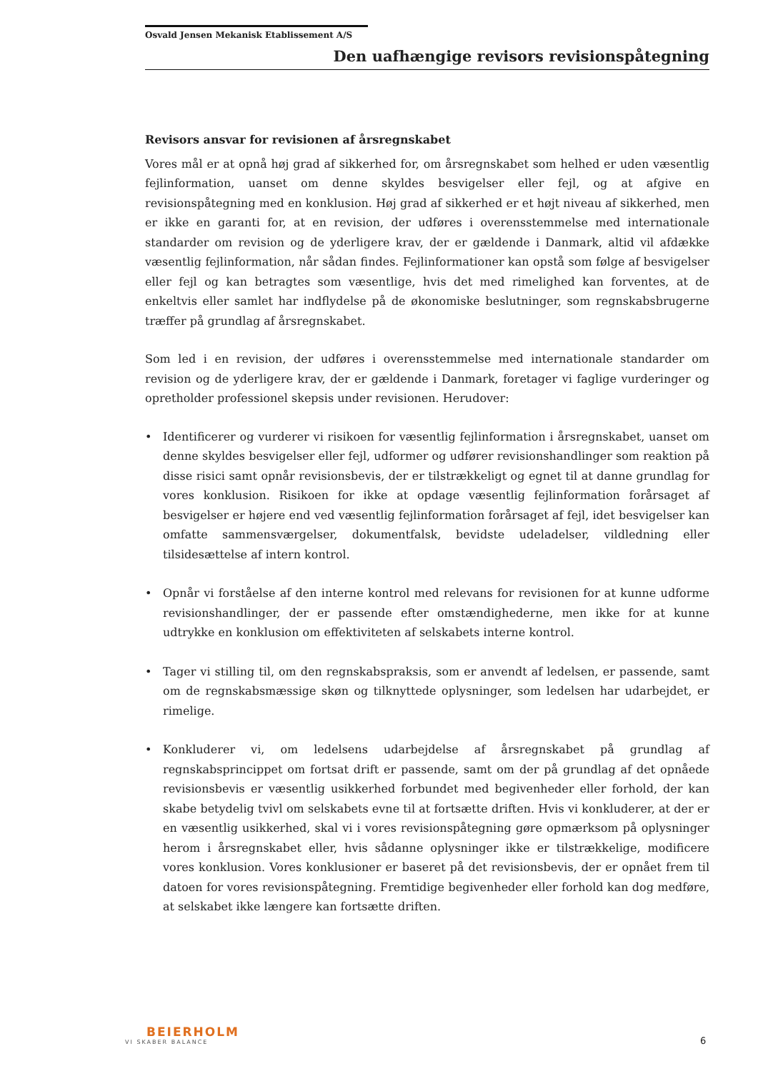Osvald Jensen Mekanisk Etablissement A/S
Den uafhængige revisors revisionspåtegning
Revisors ansvar for revisionen af årsregnskabet
Vores mål er at opnå høj grad af sikkerhed for, om årsregnskabet som helhed er uden væsentlig fejlinformation, uanset om denne skyldes besvigelser eller fejl, og at afgive en revisionspåtegning med en konklusion. Høj grad af sikkerhed er et højt niveau af sikkerhed, men er ikke en garanti for, at en revision, der udføres i overensstemmelse med internationale standarder om revision og de yderligere krav, der er gældende i Danmark, altid vil afdække væsentlig fejlinformation, når sådan findes. Fejlinformationer kan opstå som følge af besvigelser eller fejl og kan betragtes som væsentlige, hvis det med rimelighed kan forventes, at de enkeltvis eller samlet har indflydelse på de økonomiske beslutninger, som regnskabsbrugerne træffer på grundlag af årsregnskabet.
Som led i en revision, der udføres i overensstemmelse med internationale standarder om revision og de yderligere krav, der er gældende i Danmark, foretager vi faglige vurderinger og opretholder professionel skepsis under revisionen. Herudover:
• Identificerer og vurderer vi risikoen for væsentlig fejlinformation i årsregnskabet, uanset om denne skyldes besvigelser eller fejl, udformer og udfører revisionshandlinger som reaktion på disse risici samt opnår revisionsbevis, der er tilstrækkeligt og egnet til at danne grundlag for vores konklusion. Risikoen for ikke at opdage væsentlig fejlinformation forårsaget af besvigelser er højere end ved væsentlig fejlinformation forårsaget af fejl, idet besvigelser kan omfatte sammensværgelser, dokumentfalsk, bevidste udeladelser, vildledning eller tilsidesættelse af intern kontrol.
• Opnår vi forståelse af den interne kontrol med relevans for revisionen for at kunne udforme revisionshandlinger, der er passende efter omstændighederne, men ikke for at kunne udtrykke en konklusion om effektiviteten af selskabets interne kontrol.
• Tager vi stilling til, om den regnskabspraksis, som er anvendt af ledelsen, er passende, samt om de regnskabsmæssige skøn og tilknyttede oplysninger, som ledelsen har udarbejdet, er rimelige.
• Konkluderer vi, om ledelsens udarbejdelse af årsregnskabet på grundlag af regnskabsprincippet om fortsat drift er passende, samt om der på grundlag af det opnåede revisionsbevis er væsentlig usikkerhed forbundet med begivenheder eller forhold, der kan skabe betydelig tvivl om selskabets evne til at fortsætte driften. Hvis vi konkluderer, at der er en væsentlig usikkerhed, skal vi i vores revisionspåtegning gøre opmærksom på oplysninger herom i årsregnskabet eller, hvis sådanne oplysninger ikke er tilstrækkelige, modificere vores konklusion. Vores konklusioner er baseret på det revisionsbevis, der er opnået frem til datoen for vores revisionspåtegning. Fremtidige begivenheder eller forhold kan dog medføre, at selskabet ikke længere kan fortsætte driften.
BEIERHOLM
VI SKABER BALANCE
6